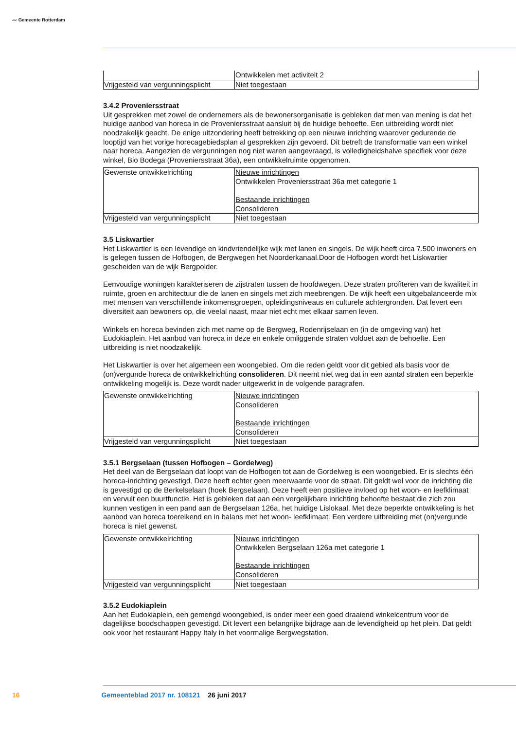〰 Gemeente Rotterdam
| | Ontwikkelen met activiteit 2 |
| Vrijgesteld van vergunningsplicht | Niet toegestaan |
3.4.2 Proveniersstraat
Uit gesprekken met zowel de ondernemers als de bewonersorganisatie is gebleken dat men van mening is dat het huidige aanbod van horeca in de Proveniersstraat aansluit bij de huidige behoefte. Een uitbreiding wordt niet noodzakelijk geacht. De enige uitzondering heeft betrekking op een nieuwe inrichting waarover gedurende de looptijd van het vorige horecagebiedsplan al gesprekken zijn gevoerd. Dit betreft de transformatie van een winkel naar horeca. Aangezien de vergunningen nog niet waren aangevraagd, is volledigheidshalve specifiek voor deze winkel, Bio Bodega (Proveniersstraat 36a), een ontwikkelruimte opgenomen.
| Gewenste ontwikkelrichting | Nieuwe inrichtingen Ontwikkelen Proveniersstraat 36a met categorie 1 Bestaande inrichtingen Consolideren |
| Vrijgesteld van vergunningsplicht | Niet toegestaan |
3.5 Liskwartier
Het Liskwartier is een levendige en kindvriendelijke wijk met lanen en singels. De wijk heeft circa 7.500 inwoners en is gelegen tussen de Hofbogen, de Bergwegen het Noorderkanaal.Door de Hofbogen wordt het Liskwartier gescheiden van de wijk Bergpolder.
Eenvoudige woningen karakteriseren de zijstraten tussen de hoofdwegen. Deze straten profiteren van de kwaliteit in ruimte, groen en architectuur die de lanen en singels met zich meebrengen. De wijk heeft een uitgebalanceerde mix met mensen van verschillende inkomensgroepen, opleidingsniveaus en culturele achtergronden. Dat levert een diversiteit aan bewoners op, die veelal naast, maar niet echt met elkaar samen leven.
Winkels en horeca bevinden zich met name op de Bergweg, Rodenrijselaan en (in de omgeving van) het Eudokiaplein. Het aanbod van horeca in deze en enkele omliggende straten voldoet aan de behoefte. Een uitbreiding is niet noodzakelijk.
Het Liskwartier is over het algemeen een woongebied. Om die reden geldt voor dit gebied als basis voor de (on)vergunde horeca de ontwikkelrichting consolideren. Dit neemt niet weg dat in een aantal straten een beperkte ontwikkeling mogelijk is. Deze wordt nader uitgewerkt in de volgende paragrafen.
| Gewenste ontwikkelrichting | Nieuwe inrichtingen Consolideren Bestaande inrichtingen Consolideren |
| Vrijgesteld van vergunningsplicht | Niet toegestaan |
3.5.1 Bergselaan (tussen Hofbogen – Gordelweg)
Het deel van de Bergselaan dat loopt van de Hofbogen tot aan de Gordelweg is een woongebied. Er is slechts één horeca-inrichting gevestigd. Deze heeft echter geen meerwaarde voor de straat. Dit geldt wel voor de inrichting die is gevestigd op de Berkelselaan (hoek Bergselaan). Deze heeft een positieve invloed op het woon- en leefklimaat en vervult een buurtfunctie. Het is gebleken dat aan een vergelijkbare inrichting behoefte bestaat die zich zou kunnen vestigen in een pand aan de Bergselaan 126a, het huidige Lislokaal. Met deze beperkte ontwikkeling is het aanbod van horeca toereikend en in balans met het woon- leefklimaat. Een verdere uitbreiding met (on)vergunde horeca is niet gewenst.
| Gewenste ontwikkelrichting | Nieuwe inrichtingen Ontwikkelen Bergselaan 126a met categorie 1 Bestaande inrichtingen Consolideren |
| Vrijgesteld van vergunningsplicht | Niet toegestaan |
3.5.2 Eudokiaplein
Aan het Eudokiaplein, een gemengd woongebied, is onder meer een goed draaiend winkelcentrum voor de dagelijkse boodschappen gevestigd. Dit levert een belangrijke bijdrage aan de levendigheid op het plein. Dat geldt ook voor het restaurant Happy Italy in het voormalige Bergwegstation.
16 Gemeenteblad 2017 nr. 108121 26 juni 2017